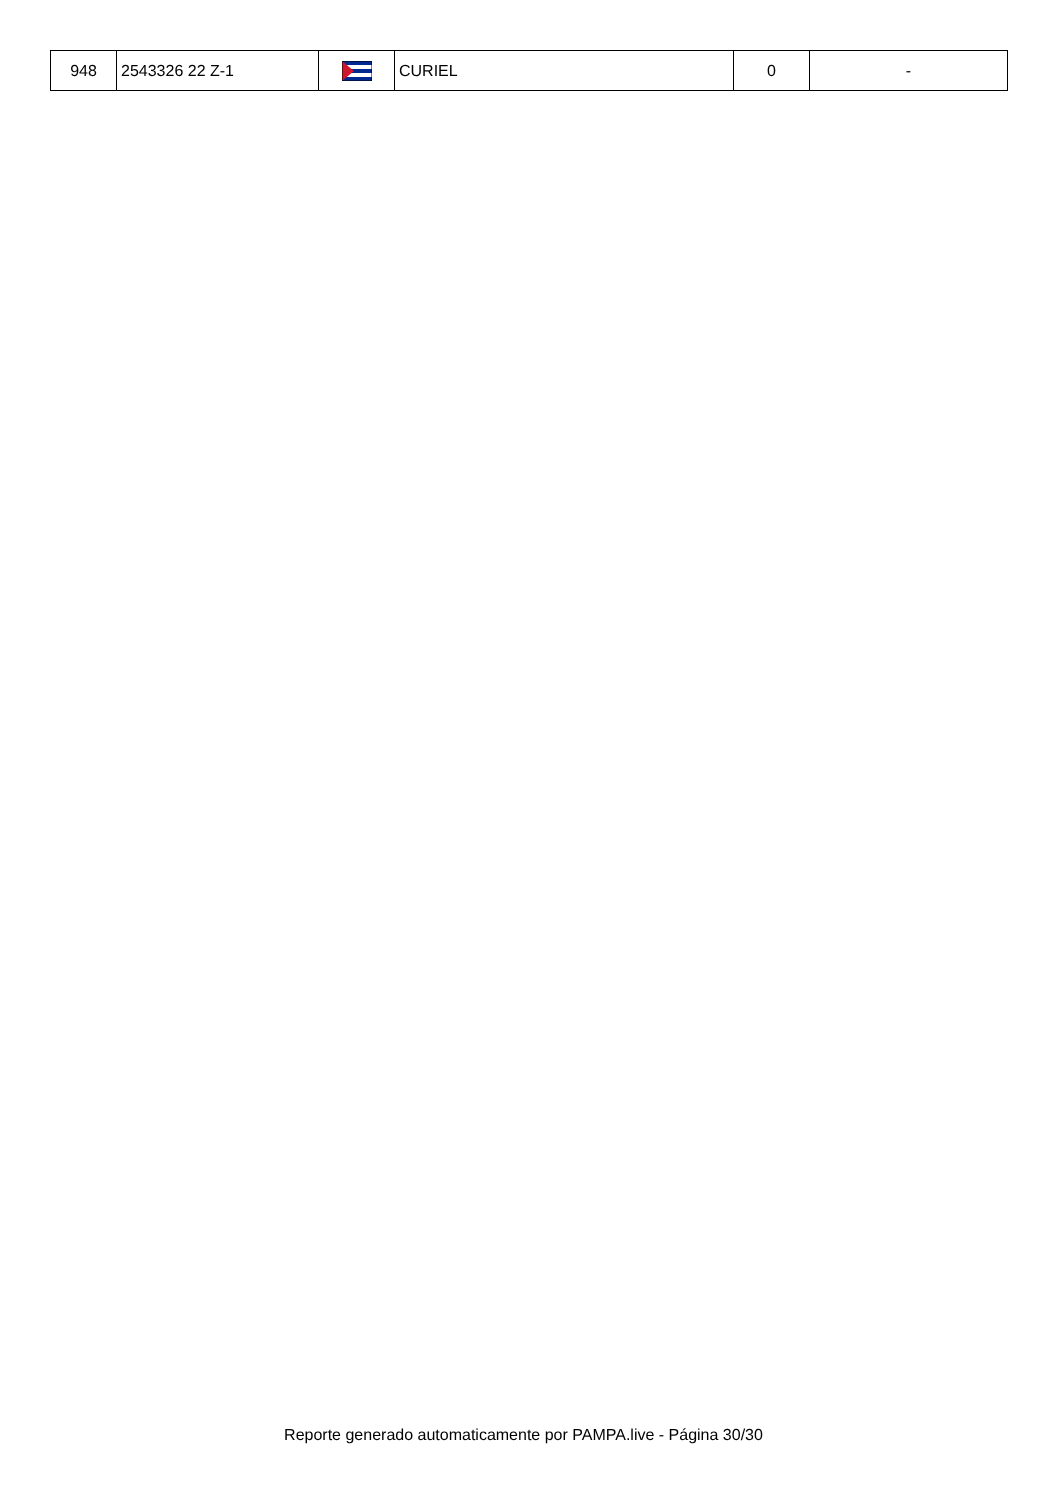| 948 | 2543326 22 Z-1 | | CURIEL | 0 | - |
Reporte generado automaticamente por PAMPA.live - Página 30/30